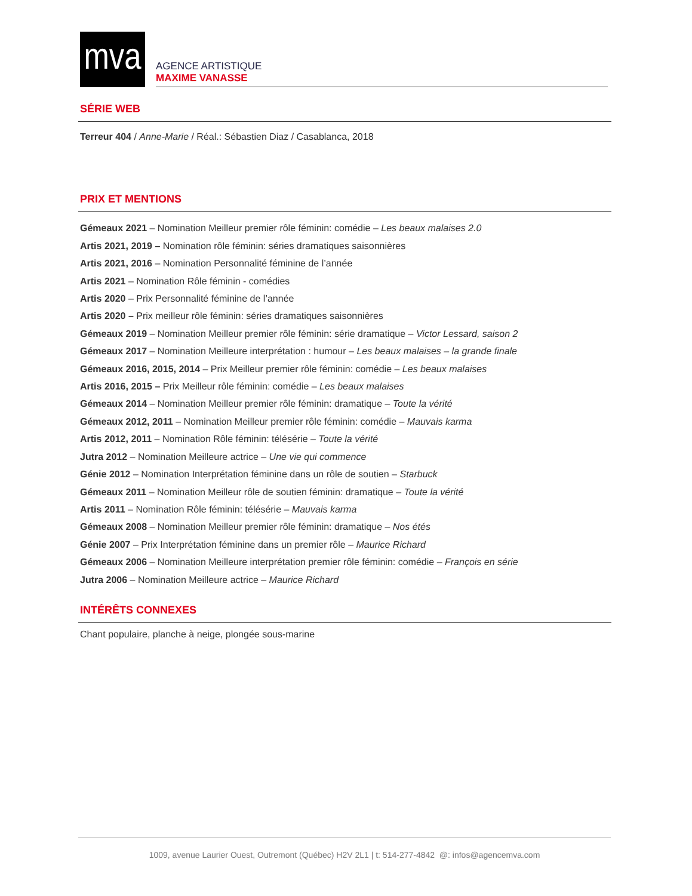mva
AGENCE ARTISTIQUE
MAXIME VANASSE
SÉRIE WEB
Terreur 404 / Anne-Marie / Réal.: Sébastien Diaz / Casablanca, 2018
PRIX ET MENTIONS
Gémeaux 2021 – Nomination Meilleur premier rôle féminin: comédie – Les beaux malaises 2.0
Artis 2021, 2019 – Nomination rôle féminin: séries dramatiques saisonnières
Artis 2021, 2016 – Nomination Personnalité féminine de l’année
Artis 2021 – Nomination Rôle féminin - comédies
Artis 2020 – Prix Personnalité féminine de l’année
Artis 2020 – Prix meilleur rôle féminin: séries dramatiques saisonnières
Gémeaux 2019 – Nomination Meilleur premier rôle féminin: série dramatique – Victor Lessard, saison 2
Gémeaux 2017 – Nomination Meilleure interprétation : humour – Les beaux malaises – la grande finale
Gémeaux 2016, 2015, 2014 – Prix Meilleur premier rôle féminin: comédie – Les beaux malaises
Artis 2016, 2015 – Prix Meilleur rôle féminin: comédie – Les beaux malaises
Gémeaux 2014 – Nomination Meilleur premier rôle féminin: dramatique – Toute la vérité
Gémeaux 2012, 2011 – Nomination Meilleur premier rôle féminin: comédie – Mauvais karma
Artis 2012, 2011 – Nomination Rôle féminin: télésérie – Toute la vérité
Jutra 2012 – Nomination Meilleure actrice – Une vie qui commence
Génie 2012 – Nomination Interprétation féminine dans un rôle de soutien – Starbuck
Gémeaux 2011 – Nomination Meilleur rôle de soutien féminin: dramatique – Toute la vérité
Artis 2011 – Nomination Rôle féminin: télésérie – Mauvais karma
Gémeaux 2008 – Nomination Meilleur premier rôle féminin: dramatique – Nos étés
Génie 2007 – Prix Interprétation féminine dans un premier rôle – Maurice Richard
Gémeaux 2006 – Nomination Meilleure interprétation premier rôle féminin: comédie – François en série
Jutra 2006 – Nomination Meilleure actrice – Maurice Richard
INTÉRÊTS CONNEXES
Chant populaire, planche à neige, plongée sous-marine
1009, avenue Laurier Ouest, Outremont (Québec) H2V 2L1 | t: 514-277-4842 @: infos@agencemva.com